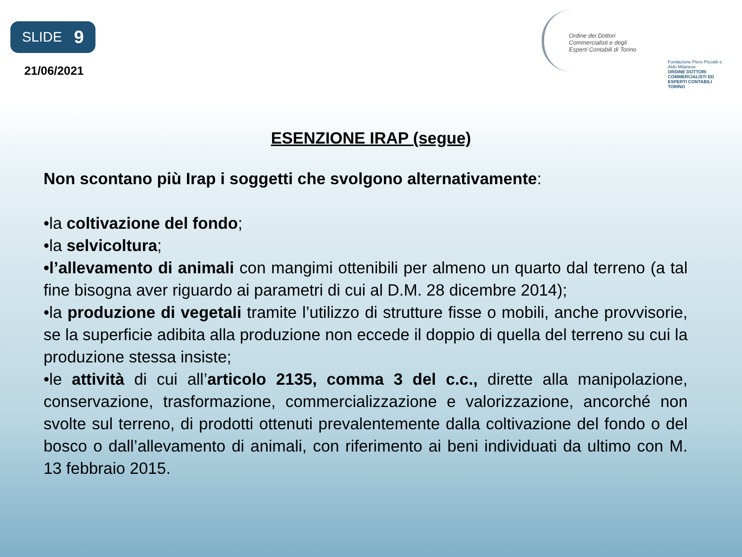SLIDE 9
21/06/2021
Ordine dei Dottori Commercialisti e degli Esperti Contabili di Torino
Fondazione Piero Piccatti e Aldo Milanese
ORDINE DOTTORI COMMERCIALISTI ED ESPERTI CONTABILI TORINO
ESENZIONE IRAP (segue)
Non scontano più Irap i soggetti che svolgono alternativamente:
•la coltivazione del fondo;
•la selvicoltura;
•l’allevamento di animali con mangimi ottenibili per almeno un quarto dal terreno (a tal fine bisogna aver riguardo ai parametri di cui al D.M. 28 dicembre 2014);
•la produzione di vegetali tramite l’utilizzo di strutture fisse o mobili, anche provvisorie, se la superficie adibita alla produzione non eccede il doppio di quella del terreno su cui la produzione stessa insiste;
•le attività di cui all’articolo 2135, comma 3 del c.c., dirette alla manipolazione, conservazione, trasformazione, commercializzazione e valorizzazione, ancorché non svolte sul terreno, di prodotti ottenuti prevalentemente dalla coltivazione del fondo o del bosco o dall’allevamento di animali, con riferimento ai beni individuati da ultimo con M. 13 febbraio 2015.